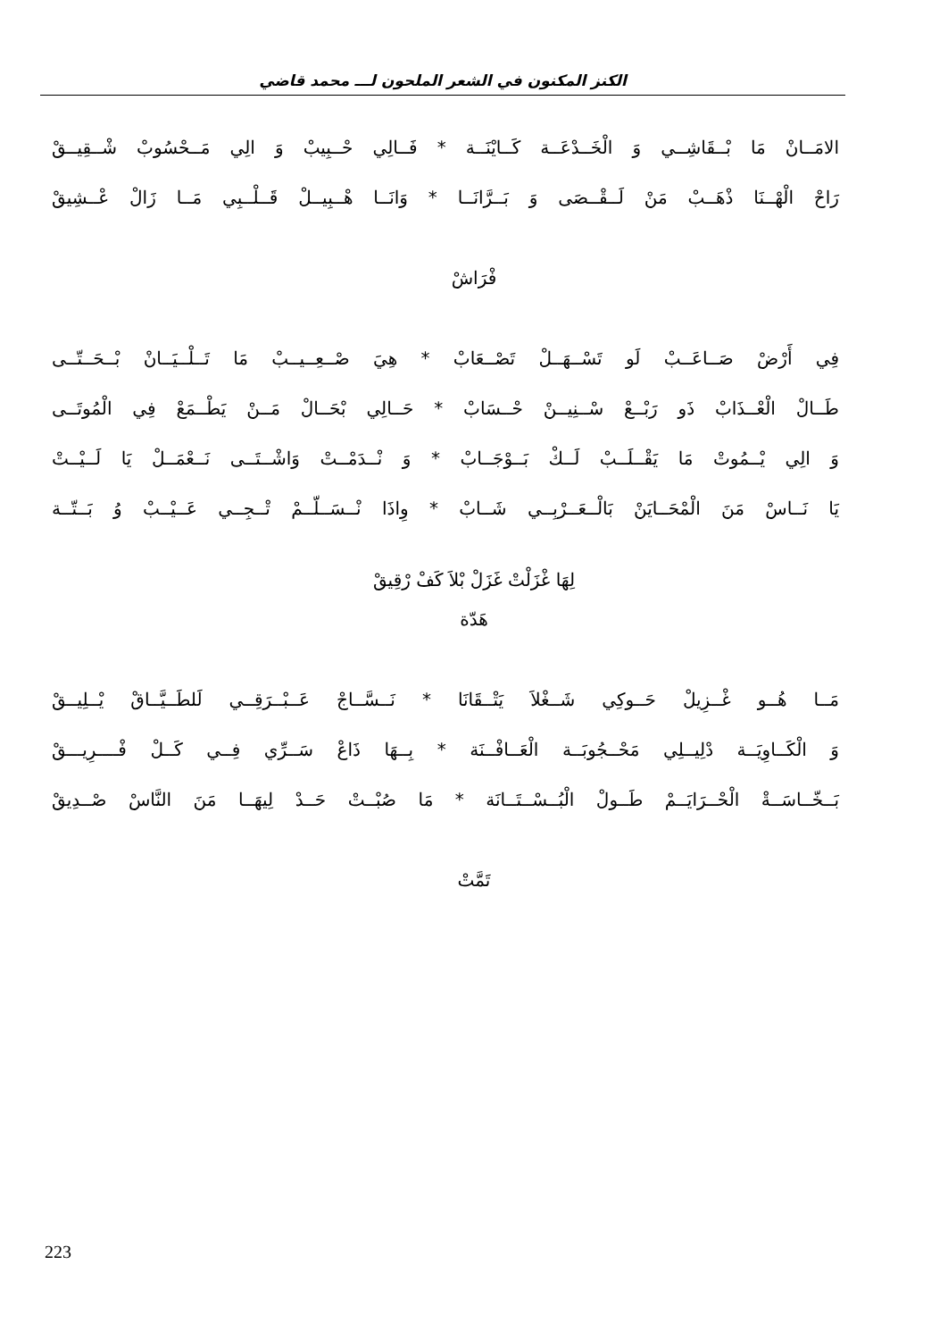الكنز المكنون في الشعر الملحون لـــ محمد قاضي
الامَــانْ مَا بْــقَاشِــي وَ الْخَــدْعَــة كَــايْنَــة * فَــالِي حْــبِيبْ وَ الِي مَــحْسُوبْ شْــقِيــقْ
رَاحْ الْهْــنَا ذْهَــبْ مَنْ لَــقْــصَى وَ بَــرَّانَــا * وَانَــا هْــبِيــلْ قَــلْــبِي مَــا زَالْ عْــشِيقْ
فْرَاشْ
فِي أَرْضْ صَــاعَــبْ لَو تَسْــهَــلْ تَصْــعَابْ * هِيَ صْــعِــيــبْ مَا تَــلْــيَــانْ بْــحَــتّــى
طَــالْ الْعْــذَابْ ذَو رَبْــعْ سْــنِيــنْ حْــسَابْ * حَــالِي بْحَــالْ مَــنْ يَطْــمَعْ فِي الْمُوتَــى
وَ الِي يْــمُوتْ مَا يَقْــلَــبْ لَــكْ بَــوْجَــابْ * وَ نْــدَمْــتْ وَاشْــتَــى نَــعْمَــلْ يَا لَــيْــتْ
يَا نَــاسْ مَنَ الْمْحَــايَنْ بَالْــعَــرْبِــي شَــابْ * وِاذَا نْــسَــلّــمْ تْــجِــي عَــيْــبْ وُ بَــتّــة
لِهَا غْزَلْتْ غَزَلْ بْلاَ كَفْ رْقِيقْ
هَدّة
مَــا هُــو غْــزِيلْ حَــوكِي شَــغْلاَ يَتْــقَانَا * نَــسَّــاجْ عَــبْــرَقِــي لَلطَــيَّــاقْ يْــلِيــقْ
وَ الْكَــاوِيَــة دْلِيــلِي مَحْــجُوبَــة الْعَــافْــنَة * بِــهَا ذَاعْ سَــرِّي فِــي كَــلْ فْــــرِيـــقْ
بَــخّــاسَــةْ الْحْــرَايَــمْ طَــولْ الْبُــسْــتَــانَة * مَا صُبْــتْ حَــدْ لِيهَــا مَنَ النَّاسْ صْــدِيقْ
تَمَّتْ
223